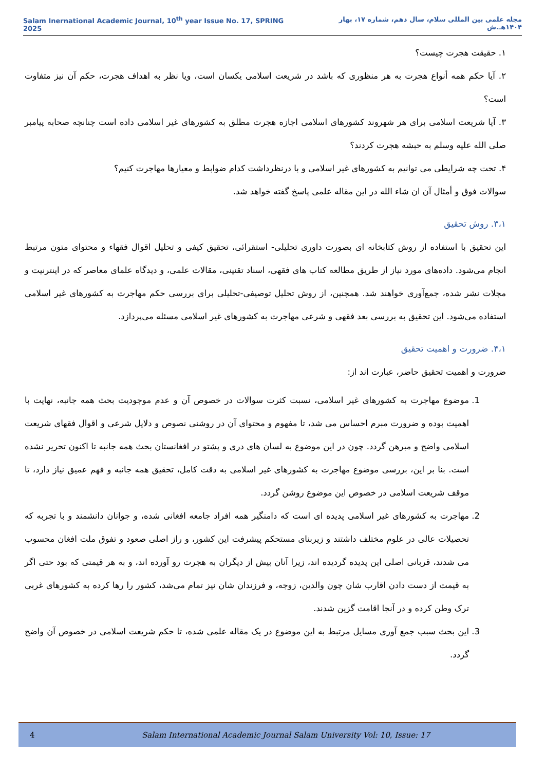Salam Inernational Academic Journal, 10<sup>th</sup> year Issue No. 17, SPRING 2025 مجله علمی بین المللی سلام، سال دهم، شماره ۱۷، بهار ۱۴۰۴هـ.ش
۱. حقیقت هجرت چیست؟
۲. آیا حکم همه أنواع هجرت به هر منظوری که باشد در شریعت اسلامی یکسان است، ویا نظر به اهداف هجرت، حکم آن نیز متفاوت است؟
۳. آیا شریعت اسلامی برای هر شهروند کشورهای اسلامی اجازه هجرت مطلق به کشورهای غیر اسلامی داده است چنانچه صحابه پیامبر صلی الله علیه وسلم به حبشه هجرت کردند؟
۴. تحت چه شرایطی می توانیم به کشورهای غیر اسلامی و با درنظرداشت کدام ضوابط و معیارها مهاجرت کنیم؟
سوالات فوق و أمثال آن ان شاء الله در این مقاله علمی پاسخ گفته خواهد شد.
۳،۱. روش تحقیق
این تحقیق با استفاده از روش کتابخانه ای بصورت داوری تحلیلی- استقرائی، تحقیق کیفی و تحلیل اقوال فقهاء و محتوای متون مرتبط انجام می‌شود. داده‌های مورد نیاز از طریق مطالعه کتاب های فقهی، اسناد تقنینی، مقالات علمی، و دیدگاه علمای معاصر که در اینترنیت و مجلات نشر شده، جمع‌آوری خواهند شد. همچنین، از روش تحلیل توصیفی-تحلیلی برای بررسی حکم مهاجرت به کشورهای غیر اسلامی استفاده می‌شود. این تحقیق به بررسی بعد فقهی و شرعی مهاجرت به کشورهای غیر اسلامی مسئله می‌پردازد.
۴،۱. ضرورت و اهمیت تحقیق
ضرورت و اهمیت تحقیق حاضر، عبارت اند از:
1. موضوع مهاجرت به کشورهای غیر اسلامی، نسبت کثرت سوالات در خصوص آن و عدم موجودیت بحث همه جانبه، نهایت با اهمیت بوده و ضرورت مبرم احساس می شد، تا مفهوم و محتوای آن در روشنی نصوص و دلایل شرعی و اقوال فقهای شریعت اسلامی واضح و مبرهن گردد. چون در این موضوع به لسان های دری و پشتو در افغانستان بحث همه جانبه تا اکنون تحریر نشده است. بنا بر این، بررسی موضوع مهاجرت به کشورهای غیر اسلامی به دقت کامل، تحقیق همه جانبه و فهم عمیق نیاز دارد، تا موقف شریعت اسلامی در خصوص این موضوع روشن گردد.
2. مهاجرت به کشورهای غیر اسلامی پدیده ای است که دامنگیر همه افراد جامعه افغانی شده، و جوانان دانشمند و با تجربه که تحصیلات عالی در علوم مختلف داشتند و زیربنای مستحکم پیشرفت این کشور، و راز اصلی صعود و تفوق ملت افغان محسوب می شدند، قربانی اصلی این پدیده گردیده اند، زیرا آنان بیش از دیگران به هجرت رو آورده اند، و به هر قیمتی که بود حتی اگر به قیمت از دست دادن اقارب شان چون والدین، زوجه، و فرزندان شان نیز تمام می‌شد، کشور را رها کرده به کشورهای غربی ترک وطن کرده و در آنجا اقامت گزین شدند.
3. این بحث سبب جمع آوری مسایل مرتبط به این موضوع در یک مقاله علمی شده، تا حکم شریعت اسلامی در خصوص آن واضح گردد.
4 Salam International Academic Journal Salam University Vol: 10, Issue: 17